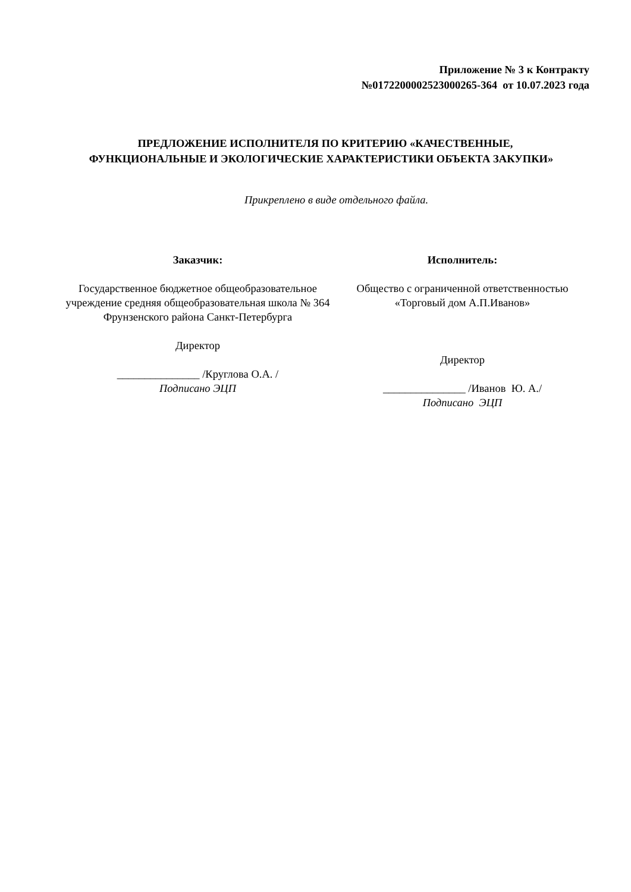Приложение № 3 к Контракту
№0172200002523000265-364 от 10.07.2023 года
ПРЕДЛОЖЕНИЕ ИСПОЛНИТЕЛЯ ПО КРИТЕРИЮ «КАЧЕСТВЕННЫЕ, ФУНКЦИОНАЛЬНЫЕ И ЭКОЛОГИЧЕСКИЕ ХАРАКТЕРИСТИКИ ОБЪЕКТА ЗАКУПКИ»
Прикреплено в виде отдельного файла.
Заказчик:
Государственное бюджетное общеобразовательное учреждение средняя общеобразовательная школа № 364 Фрунзенского района Санкт-Петербурга
Директор
_______________ /Круглова О.А. /
Подписано ЭЦП
Исполнитель:
Общество с ограниченной ответственностью «Торговый дом А.П.Иванов»
Директор
_______________ /Иванов Ю. А./
Подписано ЭЦП